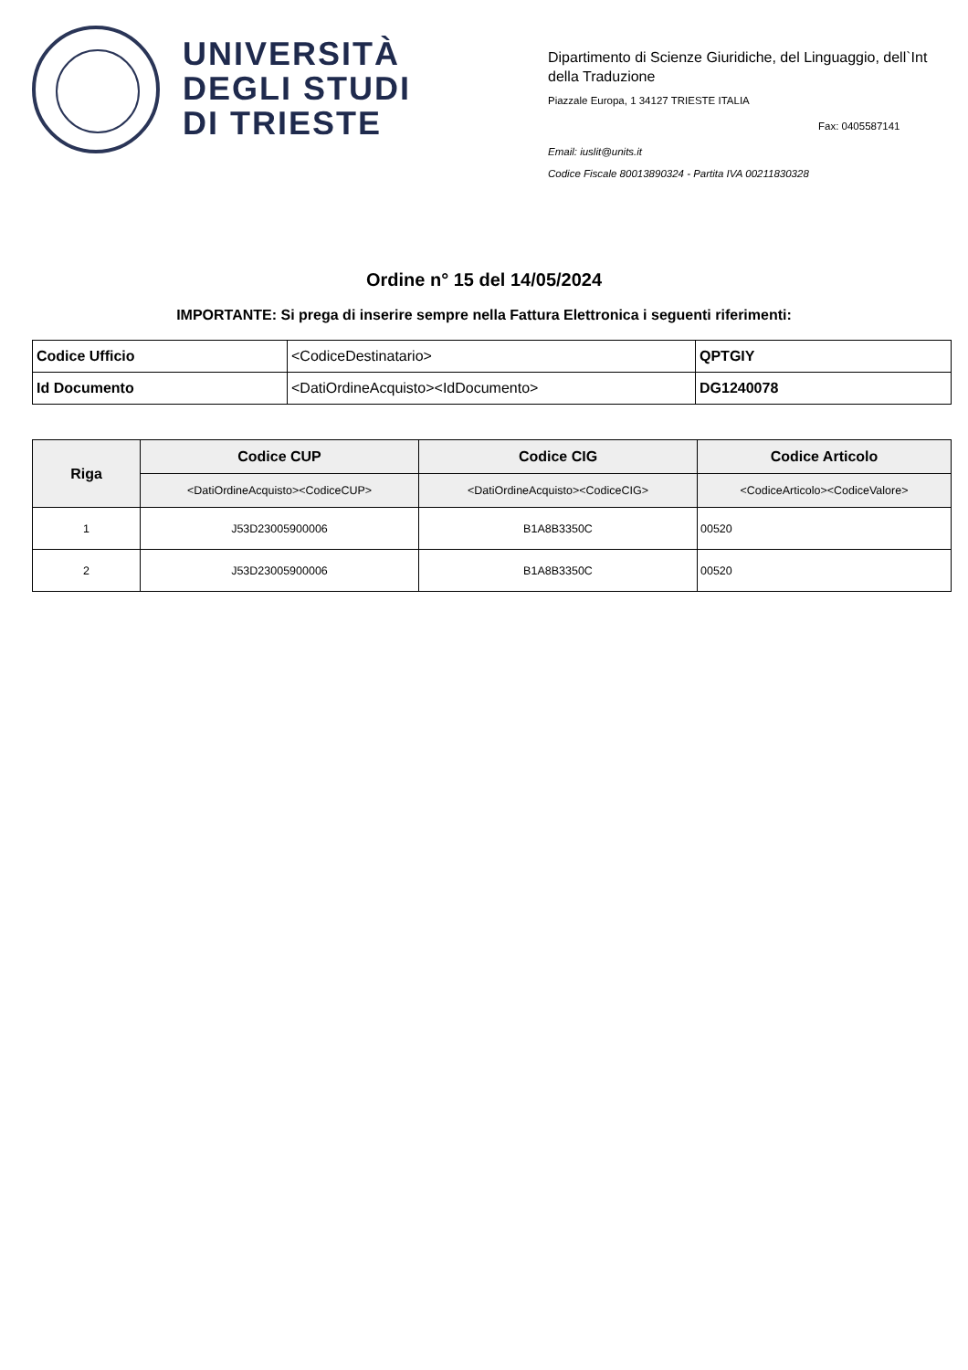UNIVERSITÀ
DEGLI STUDI
DI TRIESTE
Dipartimento di Scienze Giuridiche, del Linguaggio, dell`Int
della Traduzione
Piazzale Europa, 1 34127 TRIESTE ITALIA
Fax: 0405587141
Email: iuslit@units.it
Codice Fiscale 80013890324 - Partita IVA 00211830328
Ordine n° 15 del 14/05/2024
IMPORTANTE: Si prega di inserire sempre nella Fattura Elettronica i seguenti riferimenti:
| Codice Ufficio | <CodiceDestinatario> | QPTGIY |
| Id Documento | <DatiOrdineAcquisto><IdDocumento> | DG1240078 |
| Riga | Codice CUP | Codice CIG | Codice Articolo |
| --- | --- | --- | --- |
| | <DatiOrdineAcquisto><CodiceCUP> | <DatiOrdineAcquisto><CodiceCIG> | <CodiceArticolo><CodiceValore> |
| 1 | J53D23005900006 | B1A8B3350C | 00520 |
| 2 | J53D23005900006 | B1A8B3350C | 00520 |